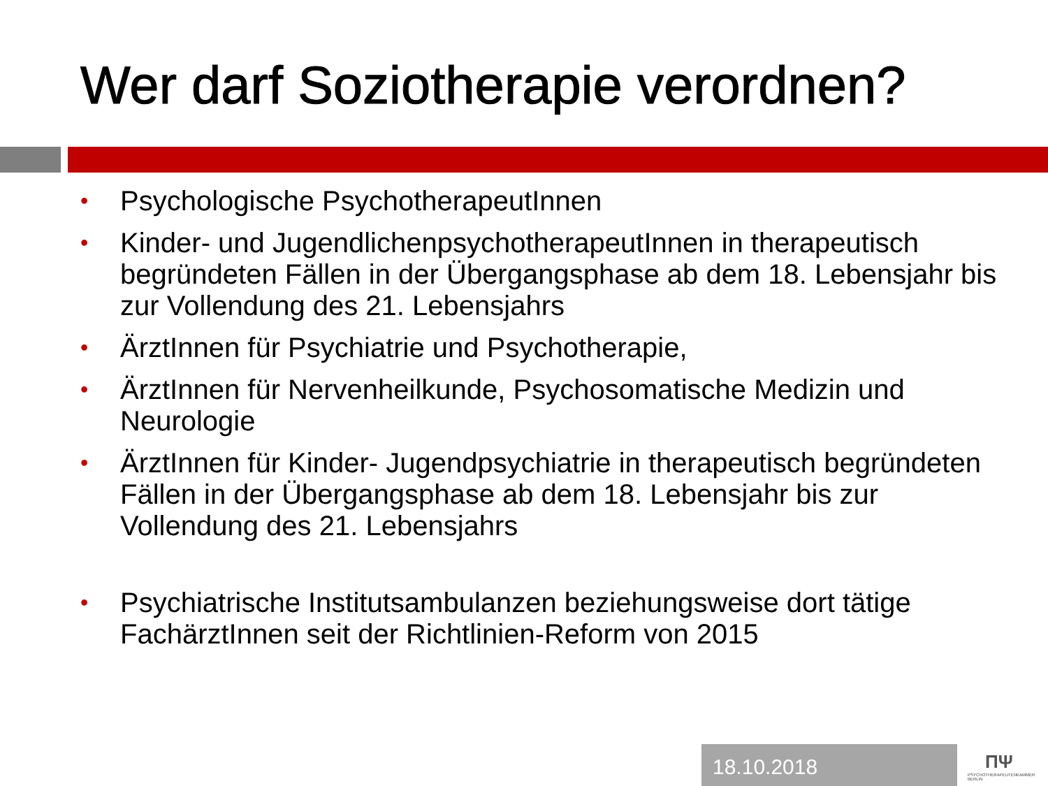Wer darf Soziotherapie verordnen?
• Psychologische PsychotherapeutInnen
• Kinder- und JugendlichenpsychotherapeutInnen in therapeutisch begründeten Fällen in der Übergangsphase ab dem 18. Lebensjahr bis zur Vollendung des 21. Lebensjahrs
• ÄrztInnen für Psychiatrie und Psychotherapie,
• ÄrztInnen für Nervenheilkunde, Psychosomatische Medizin und Neurologie
• ÄrztInnen für Kinder- Jugendpsychiatrie in therapeutisch begründeten Fällen in der Übergangsphase ab dem 18. Lebensjahr bis zur Vollendung des 21. Lebensjahrs
• Psychiatrische Institutsambulanzen beziehungsweise dort tätige FachärztInnen seit der Richtlinien-Reform von 2015
18.10.2018
ΠΨ
PSYCHOTHERAPEUTENKAMMER BERLIN